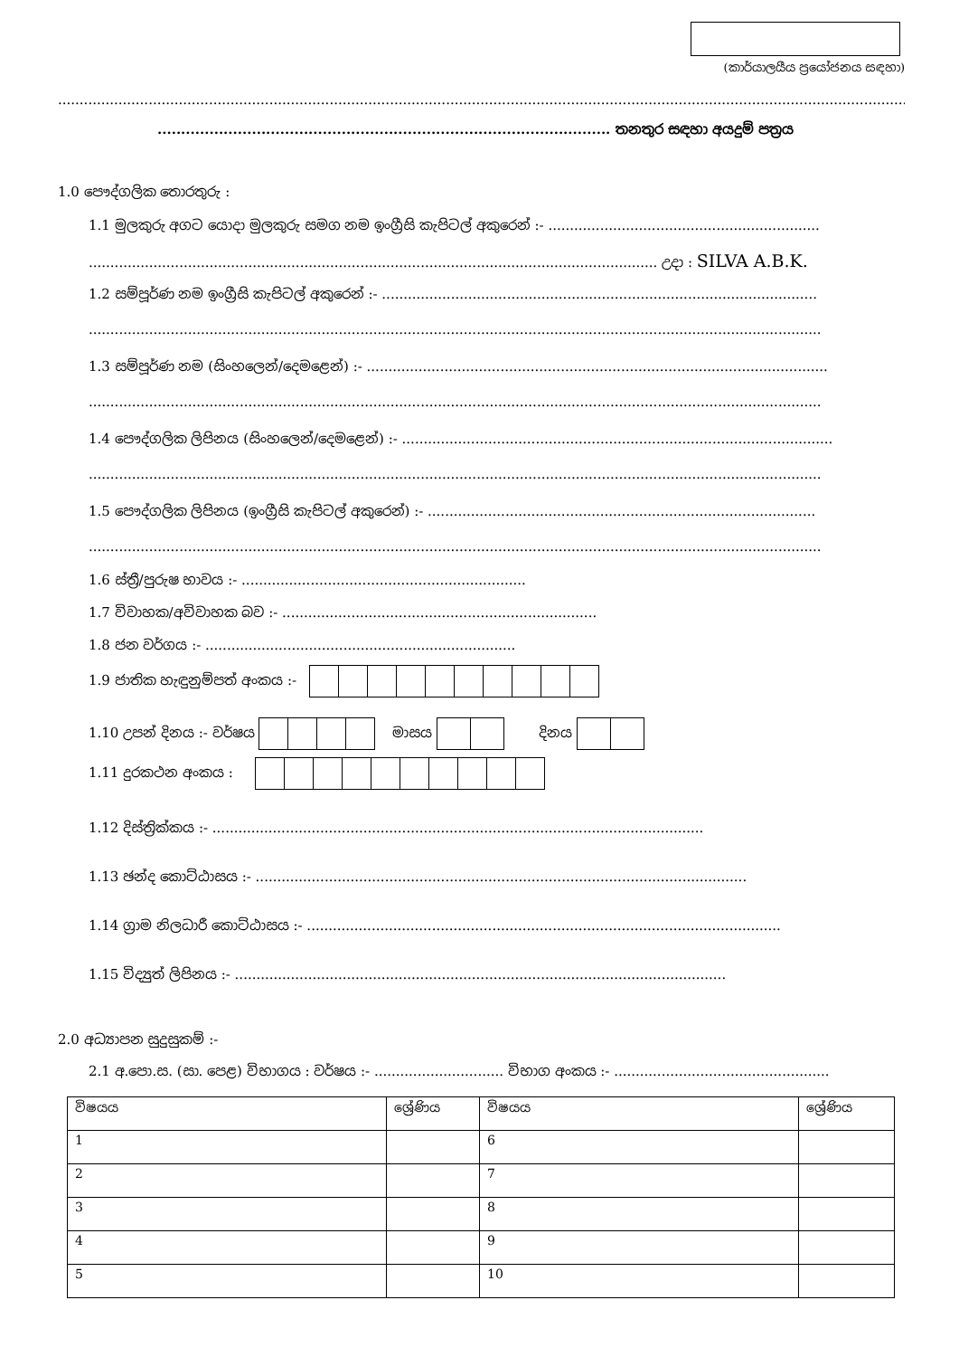(කාර්යාලයීය ප්‍රයෝජනය සඳහා)
..............................................................................................................................................................................................................
................................................................................................ තනතුර සඳහා අයදුම් පත්‍රය
1.0 පෞද්ගලික තොරතුරු :
1.1 මුලකුරු අගට යොදා මුලකුරු සමග නම ඉංග්‍රීසි කැපිටල් අකුරෙන් :- ...............................................................
.................................................................................................................................... උදා : SILVA A.B.K.
1.2 සම්පූර්ණ නම ඉංග්‍රීසි කැපිටල් අකුරෙන් :- .....................................................................................................
..........................................................................................................................................................................
1.3 සම්පූර්ණ නම (සිංහලෙන්/දෙමළෙන්) :- ...........................................................................................................
..........................................................................................................................................................................
1.4 පෞද්ගලික ලිපිනය (සිංහලෙන්/දෙමළෙන්) :- ....................................................................................................
..........................................................................................................................................................................
1.5 පෞද්ගලික ලිපිනය (ඉංග්‍රීසි කැපිටල් අකුරෙන්) :- ..........................................................................................
..........................................................................................................................................................................
1.6 ස්ත්‍රී/පුරුෂ භාවය :- ..................................................................
1.7 විවාහක/අවිවාහක බව :- .........................................................................
1.8 ජන වර්ගය :- ........................................................................
1.9 ජාතික හැඳුනුම්පත් අංකය :-
1.10 උපන් දිනය :- වර්ෂය මාසය දිනය
1.11 දුරකථන අංකය :
1.12 දිස්ත්‍රික්කය :- ..................................................................................................................
1.13 ඡන්ද කොට්ඨාසය :- ..................................................................................................................
1.14 ග්‍රාම නිලධාරී කොට්ඨාසය :- ..............................................................................................................
1.15 විද්‍යුත් ලිපිනය :- ..................................................................................................................
2.0 අධ්‍යාපන සුදුසුකම් :-
2.1 අ.පො.ස. (සා. පෙළ) විභාගය : වර්ෂය :- .............................. විභාග අංකය :- ..................................................
| විෂයය | ශ්‍රේණිය | විෂයය | ශ්‍රේණිය |
| --- | --- | --- | --- |
| 1 | | 6 | |
| 2 | | 7 | |
| 3 | | 8 | |
| 4 | | 9 | |
| 5 | | 10 | |